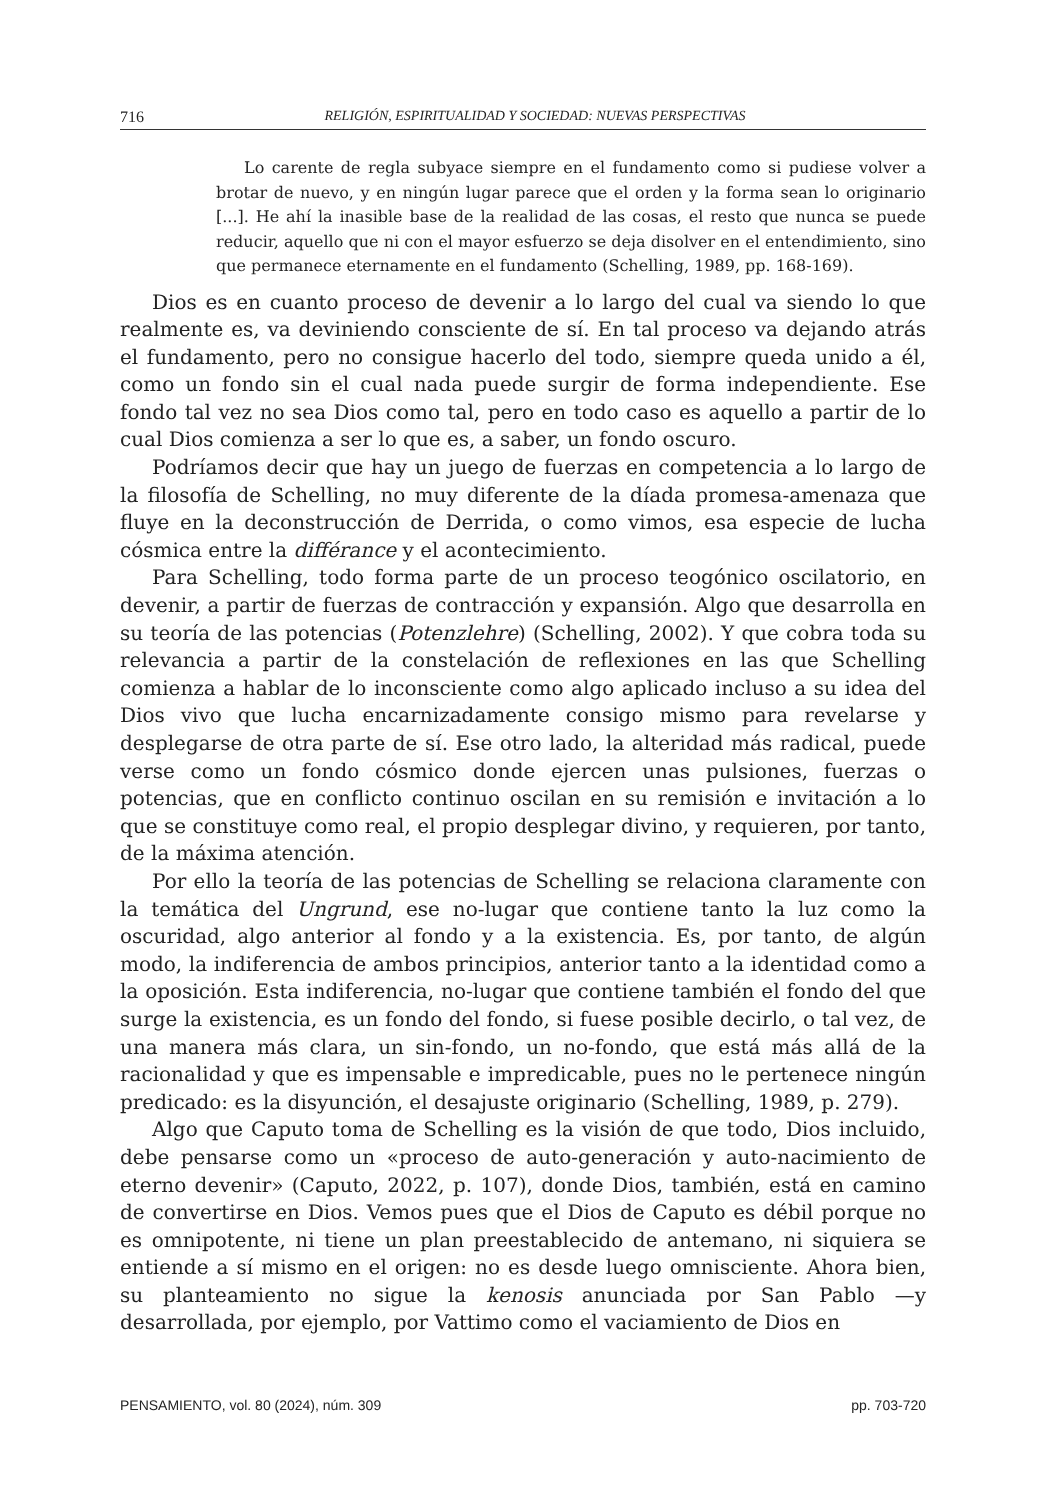716 RELIGIÓN, ESPIRITUALIDAD Y SOCIEDAD: NUEVAS PERSPECTIVAS
Lo carente de regla subyace siempre en el fundamento como si pudiese volver a brotar de nuevo, y en ningún lugar parece que el orden y la forma sean lo originario [...]. He ahí la inasible base de la realidad de las cosas, el resto que nunca se puede reducir, aquello que ni con el mayor esfuerzo se deja disolver en el entendimiento, sino que permanece eternamente en el fundamento (Schelling, 1989, pp. 168-169).
Dios es en cuanto proceso de devenir a lo largo del cual va siendo lo que realmente es, va deviniendo consciente de sí. En tal proceso va dejando atrás el fundamento, pero no consigue hacerlo del todo, siempre queda unido a él, como un fondo sin el cual nada puede surgir de forma independiente. Ese fondo tal vez no sea Dios como tal, pero en todo caso es aquello a partir de lo cual Dios comienza a ser lo que es, a saber, un fondo oscuro.
Podríamos decir que hay un juego de fuerzas en competencia a lo largo de la filosofía de Schelling, no muy diferente de la díada promesa-amenaza que fluye en la deconstrucción de Derrida, o como vimos, esa especie de lucha cósmica entre la différance y el acontecimiento.
Para Schelling, todo forma parte de un proceso teogónico oscilatorio, en devenir, a partir de fuerzas de contracción y expansión. Algo que desarrolla en su teoría de las potencias (Potenzlehre) (Schelling, 2002). Y que cobra toda su relevancia a partir de la constelación de reflexiones en las que Schelling comienza a hablar de lo inconsciente como algo aplicado incluso a su idea del Dios vivo que lucha encarnizadamente consigo mismo para revelarse y desplegarse de otra parte de sí. Ese otro lado, la alteridad más radical, puede verse como un fondo cósmico donde ejercen unas pulsiones, fuerzas o potencias, que en conflicto continuo oscilan en su remisión e invitación a lo que se constituye como real, el propio desplegar divino, y requieren, por tanto, de la máxima atención.
Por ello la teoría de las potencias de Schelling se relaciona claramente con la temática del Ungrund, ese no-lugar que contiene tanto la luz como la oscuridad, algo anterior al fondo y a la existencia. Es, por tanto, de algún modo, la indiferencia de ambos principios, anterior tanto a la identidad como a la oposición. Esta indiferencia, no-lugar que contiene también el fondo del que surge la existencia, es un fondo del fondo, si fuese posible decirlo, o tal vez, de una manera más clara, un sin-fondo, un no-fondo, que está más allá de la racionalidad y que es impensable e impredicable, pues no le pertenece ningún predicado: es la disyunción, el desajuste originario (Schelling, 1989, p. 279).
Algo que Caputo toma de Schelling es la visión de que todo, Dios incluido, debe pensarse como un «proceso de auto-generación y auto-nacimiento de eterno devenir» (Caputo, 2022, p. 107), donde Dios, también, está en camino de convertirse en Dios. Vemos pues que el Dios de Caputo es débil porque no es omnipotente, ni tiene un plan preestablecido de antemano, ni siquiera se entiende a sí mismo en el origen: no es desde luego omnisciente. Ahora bien, su planteamiento no sigue la kenosis anunciada por San Pablo —y desarrollada, por ejemplo, por Vattimo como el vaciamiento de Dios en
PENSAMIENTO, vol. 80 (2024), núm. 309 pp. 703-720